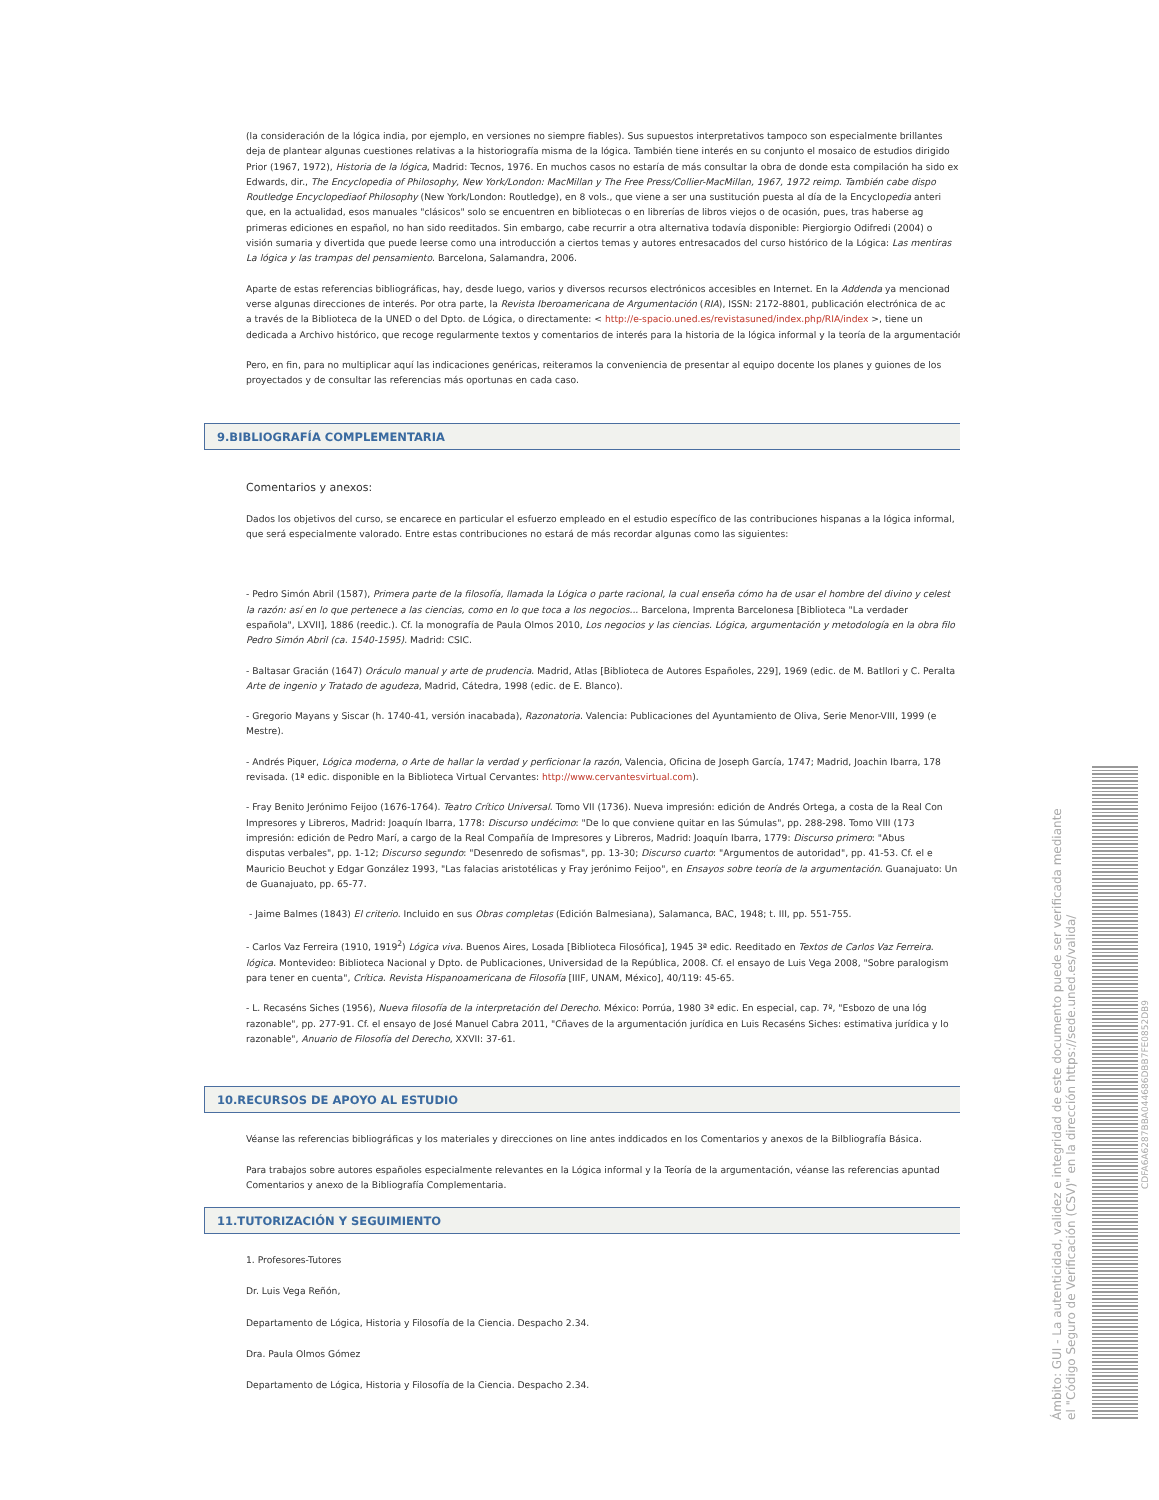(la consideración de la lógica india, por ejemplo, en versiones no siempre fiables). Sus supuestos interpretativos tampoco son especialmente brillantes
deja de plantear algunas cuestiones relativas a la historiografía misma de la lógica. También tiene interés en su conjunto el mosaico de estudios dirigido
Prior (1967, 1972), Historia de la lógica, Madrid: Tecnos, 1976. En muchos casos no estaría de más consultar la obra de donde esta compilación ha sido ex
Edwards, dir., The Encyclopedia of Philosophy, New York/London: MacMillan y The Free Press/Collier-MacMillan, 1967, 1972 reimp. También cabe dispo
Routledge Encyclopediaof Philosophy (New York/London: Routledge), en 8 vols., que viene a ser una sustitución puesta al día de la Encyclopedia anteri
que, en la actualidad, esos manuales "clásicos" solo se encuentren en bibliotecas o en librerías de libros viejos o de ocasión, pues, tras haberse ag
primeras ediciones en español, no han sido reeditados. Sin embargo, cabe recurrir a otra alternativa todavía disponible: Piergiorgio Odifredi (2004) o
visión sumaria y divertida que puede leerse como una introducción a ciertos temas y autores entresacados del curso histórico de la Lógica: Las mentiras
La lógica y las trampas del pensamiento. Barcelona, Salamandra, 2006.
Aparte de estas referencias bibliográficas, hay, desde luego, varios y diversos recursos electrónicos accesibles en Internet. En la Addenda ya mencionad
verse algunas direcciones de interés. Por otra parte, la Revista Iberoamericana de Argumentación (RIA), ISSN: 2172-8801, publicación electrónica de ac
a través de la Biblioteca de la UNED o del Dpto. de Lógica, o directamente: < http://e-spacio.uned.es/revistasuned/index.php/RIA/index >, tiene un
dedicada a Archivo histórico, que recoge regularmente textos y comentarios de interés para la historia de la lógica informal y la teoría de la argumentación
Pero, en fin, para no multiplicar aquí las indicaciones genéricas, reiteramos la conveniencia de presentar al equipo docente los planes y guiones de los
proyectados y de consultar las referencias más oportunas en cada caso.
9.BIBLIOGRAFÍA COMPLEMENTARIA
Comentarios y anexos:
Dados los objetivos del curso, se encarece en particular el esfuerzo empleado en el estudio específico de las contribuciones hispanas a la lógica informal,
que será especialmente valorado. Entre estas contribuciones no estará de más recordar algunas como las siguientes:
- Pedro Simón Abril (1587), Primera parte de la filosofía, llamada la Lógica o parte racional, la cual enseña cómo ha de usar el hombre del divino y celest
la razón: así en lo que pertenece a las ciencias, como en lo que toca a los negocios... Barcelona, Imprenta Barcelonesa [Biblioteca "La verdader
española", LXVII], 1886 (reedic.). Cf. la monografía de Paula Olmos 2010, Los negocios y las ciencias. Lógica, argumentación y metodología en la obra filo
Pedro Simón Abril (ca. 1540-1595). Madrid: CSIC.
- Baltasar Gracián (1647) Oráculo manual y arte de prudencia. Madrid, Atlas [Biblioteca de Autores Españoles, 229], 1969 (edic. de M. Batllori y C. Peralta
Arte de ingenio y Tratado de agudeza, Madrid, Cátedra, 1998 (edic. de E. Blanco).
- Gregorio Mayans y Siscar (h. 1740-41, versión inacabada), Razonatoria. Valencia: Publicaciones del Ayuntamiento de Oliva, Serie Menor-VIII, 1999 (e
Mestre).
- Andrés Piquer, Lógica moderna, o Arte de hallar la verdad y perficionar la razón, Valencia, Oficina de Joseph García, 1747; Madrid, Joachin Ibarra, 178
revisada. (1ª edic. disponible en la Biblioteca Virtual Cervantes: http://www.cervantesvirtual.com).
- Fray Benito Jerónimo Feijoo (1676-1764). Teatro Crítico Universal. Tomo VII (1736). Nueva impresión: edición de Andrés Ortega, a costa de la Real Con
Impresores y Libreros, Madrid: Joaquín Ibarra, 1778: Discurso undécimo: "De lo que conviene quitar en las Súmulas", pp. 288-298. Tomo VIII (173
impresión: edición de Pedro Marí, a cargo de la Real Compañía de Impresores y Libreros, Madrid: Joaquín Ibarra, 1779: Discurso primero: "Abus
disputas verbales", pp. 1-12; Discurso segundo: "Desenredo de sofismas", pp. 13-30; Discurso cuarto: "Argumentos de autoridad", pp. 41-53. Cf. el e
Mauricio Beuchot y Edgar González 1993, "Las falacias aristotélicas y Fray jerónimo Feijoo", en Ensayos sobre teoría de la argumentación. Guanajuato: Un
de Guanajuato, pp. 65-77.
- Jaime Balmes (1843) El criterio. Incluido en sus Obras completas (Edición Balmesiana), Salamanca, BAC, 1948; t. III, pp. 551-755.
- Carlos Vaz Ferreira (1910, 1919<sup>2</sup>) Lógica viva. Buenos Aires, Losada [Biblioteca Filosófica], 1945 3ª edic. Reeditado en Textos de Carlos Vaz Ferreira.
lógica. Montevideo: Biblioteca Nacional y Dpto. de Publicaciones, Universidad de la República, 2008. Cf. el ensayo de Luis Vega 2008, "Sobre paralogism
para tener en cuenta", Crítica. Revista Hispanoamericana de Filosofía [IIIF, UNAM, México], 40/119: 45-65.
- L. Recaséns Siches (1956), Nueva filosofía de la interpretación del Derecho. México: Porrúa, 1980 3ª edic. En especial, cap. 7º, "Esbozo de una lóg
razonable", pp. 277-91. Cf. el ensayo de José Manuel Cabra 2011, "Cñaves de la argumentación jurídica en Luis Recaséns Siches: estimativa jurídica y lo
razonable", Anuario de Filosofía del Derecho, XXVII: 37-61.
10.RECURSOS DE APOYO AL ESTUDIO
Véanse las referencias bibliográficas y los materiales y direcciones on line antes inddicados en los Comentarios y anexos de la Bilbliografía Básica.
Para trabajos sobre autores españoles especialmente relevantes en la Lógica informal y la Teoría de la argumentación, véanse las referencias apuntad
Comentarios y anexo de la Bibliografía Complementaria.
11.TUTORIZACIÓN Y SEGUIMIENTO
1. Profesores-Tutores
Dr. Luis Vega Reñón,
Departamento de Lógica, Historia y Filosofía de la Ciencia. Despacho 2.34.
Dra. Paula Olmos Gómez
Departamento de Lógica, Historia y Filosofía de la Ciencia. Despacho 2.34.
Ámbito: GUI - La autenticidad, validez e integridad de este documento puede ser verificada mediante el "Código Seguro de Verificación (CSV)" en la dirección https://sede.uned.es/valida/
CDFA6A6287BBA044686DBB7FE0852DB9